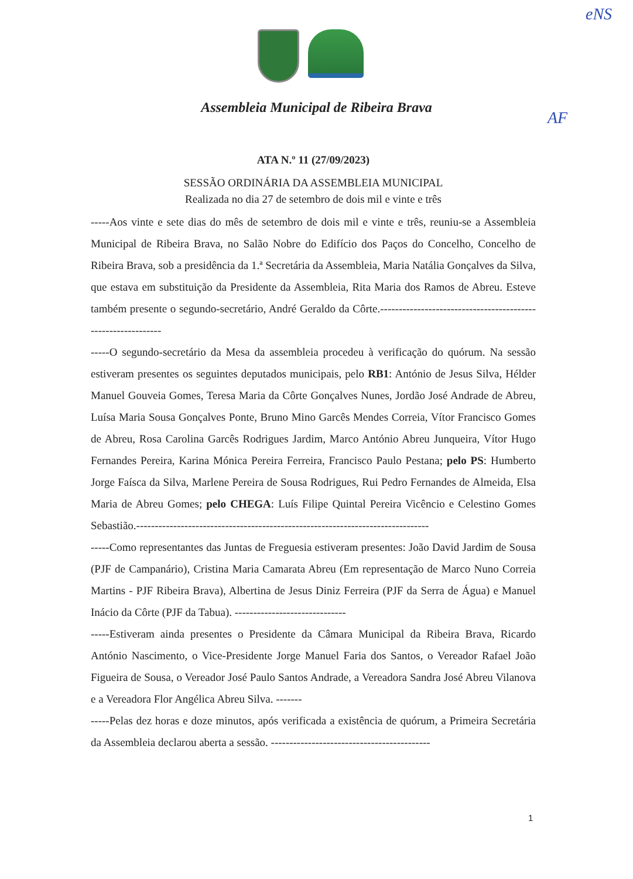eNS
AF
Assembleia Municipal de Ribeira Brava
ATA N.º 11 (27/09/2023)
SESSÃO ORDINÁRIA DA ASSEMBLEIA MUNICIPAL
Realizada no dia 27 de setembro de dois mil e vinte e três
-----Aos vinte e sete dias do mês de setembro de dois mil e vinte e três, reuniu-se a Assembleia Municipal de Ribeira Brava, no Salão Nobre do Edifício dos Paços do Concelho, Concelho de Ribeira Brava, sob a presidência da 1.ª Secretária da Assembleia, Maria Natália Gonçalves da Silva, que estava em substituição da Presidente da Assembleia, Rita Maria dos Ramos de Abreu. Esteve também presente o segundo-secretário, André Geraldo da Côrte.-------------------------------------------------------------
-----O segundo-secretário da Mesa da assembleia procedeu à verificação do quórum. Na sessão estiveram presentes os seguintes deputados municipais, pelo RB1: António de Jesus Silva, Hélder Manuel Gouveia Gomes, Teresa Maria da Côrte Gonçalves Nunes, Jordão José Andrade de Abreu, Luísa Maria Sousa Gonçalves Ponte, Bruno Mino Garcês Mendes Correia, Vítor Francisco Gomes de Abreu, Rosa Carolina Garcês Rodrigues Jardim, Marco António Abreu Junqueira, Vítor Hugo Fernandes Pereira, Karina Mónica Pereira Ferreira, Francisco Paulo Pestana; pelo PS: Humberto Jorge Faísca da Silva, Marlene Pereira de Sousa Rodrigues, Rui Pedro Fernandes de Almeida, Elsa Maria de Abreu Gomes; pelo CHEGA: Luís Filipe Quintal Pereira Vicêncio e Celestino Gomes Sebastião.-------------------------------------------------------------------------------
-----Como representantes das Juntas de Freguesia estiveram presentes: João David Jardim de Sousa (PJF de Campanário), Cristina Maria Camarata Abreu (Em representação de Marco Nuno Correia Martins - PJF Ribeira Brava), Albertina de Jesus Diniz Ferreira (PJF da Serra de Água) e Manuel Inácio da Côrte (PJF da Tabua). ------------------------------
-----Estiveram ainda presentes o Presidente da Câmara Municipal da Ribeira Brava, Ricardo António Nascimento, o Vice-Presidente Jorge Manuel Faria dos Santos, o Vereador Rafael João Figueira de Sousa, o Vereador José Paulo Santos Andrade, a Vereadora Sandra José Abreu Vilanova e a Vereadora Flor Angélica Abreu Silva. -------
-----Pelas dez horas e doze minutos, após verificada a existência de quórum, a Primeira Secretária da Assembleia declarou aberta a sessão. -------------------------------------------
1